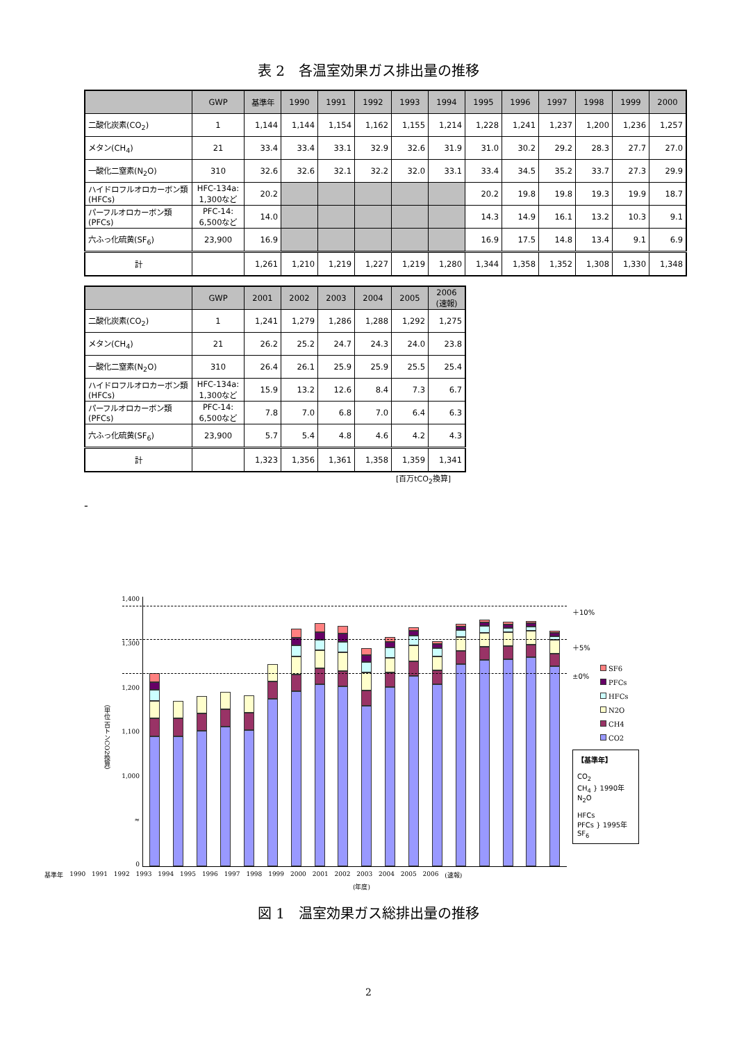表 2　各温室効果ガス排出量の推移
| | GWP | 基準年 | 1990 | 1991 | 1992 | 1993 | 1994 | 1995 | 1996 | 1997 | 1998 | 1999 | 2000 |
| --- | --- | --- | --- | --- | --- | --- | --- | --- | --- | --- | --- | --- | --- |
| 二酸化炭素(CO<sub>2</sub>) | 1 | 1,144 | 1,144 | 1,154 | 1,162 | 1,155 | 1,214 | 1,228 | 1,241 | 1,237 | 1,200 | 1,236 | 1,257 |
| メタン(CH<sub>4</sub>) | 21 | 33.4 | 33.4 | 33.1 | 32.9 | 32.6 | 31.9 | 31.0 | 30.2 | 29.2 | 28.3 | 27.7 | 27.0 |
| 一酸化二窒素(N<sub>2</sub>O) | 310 | 32.6 | 32.6 | 32.1 | 32.2 | 32.0 | 33.1 | 33.4 | 34.5 | 35.2 | 33.7 | 27.3 | 29.9 |
| ハイドロフルオロカーボン類 (HFCs) | HFC-134a: 1,300など | 20.2 | | | | | | 20.2 | 19.8 | 19.8 | 19.3 | 19.9 | 18.7 |
| パーフルオロカーボン類 (PFCs) | PFC-14: 6,500など | 14.0 | | | | | | 14.3 | 14.9 | 16.1 | 13.2 | 10.3 | 9.1 |
| 六ふっ化硫黄(SF<sub>6</sub>) | 23,900 | 16.9 | | | | | | 16.9 | 17.5 | 14.8 | 13.4 | 9.1 | 6.9 |
| 計 | | 1,261 | 1,210 | 1,219 | 1,227 | 1,219 | 1,280 | 1,344 | 1,358 | 1,352 | 1,308 | 1,330 | 1,348 |
| | GWP | 2001 | 2002 | 2003 | 2004 | 2005 | 2006 (速報) |
| --- | --- | --- | --- | --- | --- | --- | --- |
| 二酸化炭素(CO<sub>2</sub>) | 1 | 1,241 | 1,279 | 1,286 | 1,288 | 1,292 | 1,275 |
| メタン(CH<sub>4</sub>) | 21 | 26.2 | 25.2 | 24.7 | 24.3 | 24.0 | 23.8 |
| 一酸化二窒素(N<sub>2</sub>O) | 310 | 26.4 | 26.1 | 25.9 | 25.9 | 25.5 | 25.4 |
| ハイドロフルオロカーボン類 (HFCs) | HFC-134a: 1,300など | 15.9 | 13.2 | 12.6 | 8.4 | 7.3 | 6.7 |
| パーフルオロカーボン類 (PFCs) | PFC-14: 6,500など | 7.8 | 7.0 | 6.8 | 7.0 | 6.4 | 6.3 |
| 六ふっ化硫黄(SF<sub>6</sub>) | 23,900 | 5.7 | 5.4 | 4.8 | 4.6 | 4.2 | 4.3 |
| 計 | | 1,323 | 1,356 | 1,361 | 1,358 | 1,359 | 1,341 |
[百万tCO<sub>2</sub>換算]
-
（単位 百トンCO2換算）
1,400
1,300
1,200
1,100
1,000
≈
0
＋10%
＋5%
SF6
PFCs
HFCs
N2O
CH4
CO2
±0%
【基準年】
CO<sub>2</sub>
CH<sub>4</sub> } 1990年
N<sub>2</sub>O
HFCs
PFCs } 1995年
SF<sub>6</sub>
基準年 1990 1991 1992 1993 1994 1995 1996 1997 1998 1999 2000 2001 2002 2003 2004 2005 2006 (速報)
(年度)
図 1　温室効果ガス総排出量の推移
2